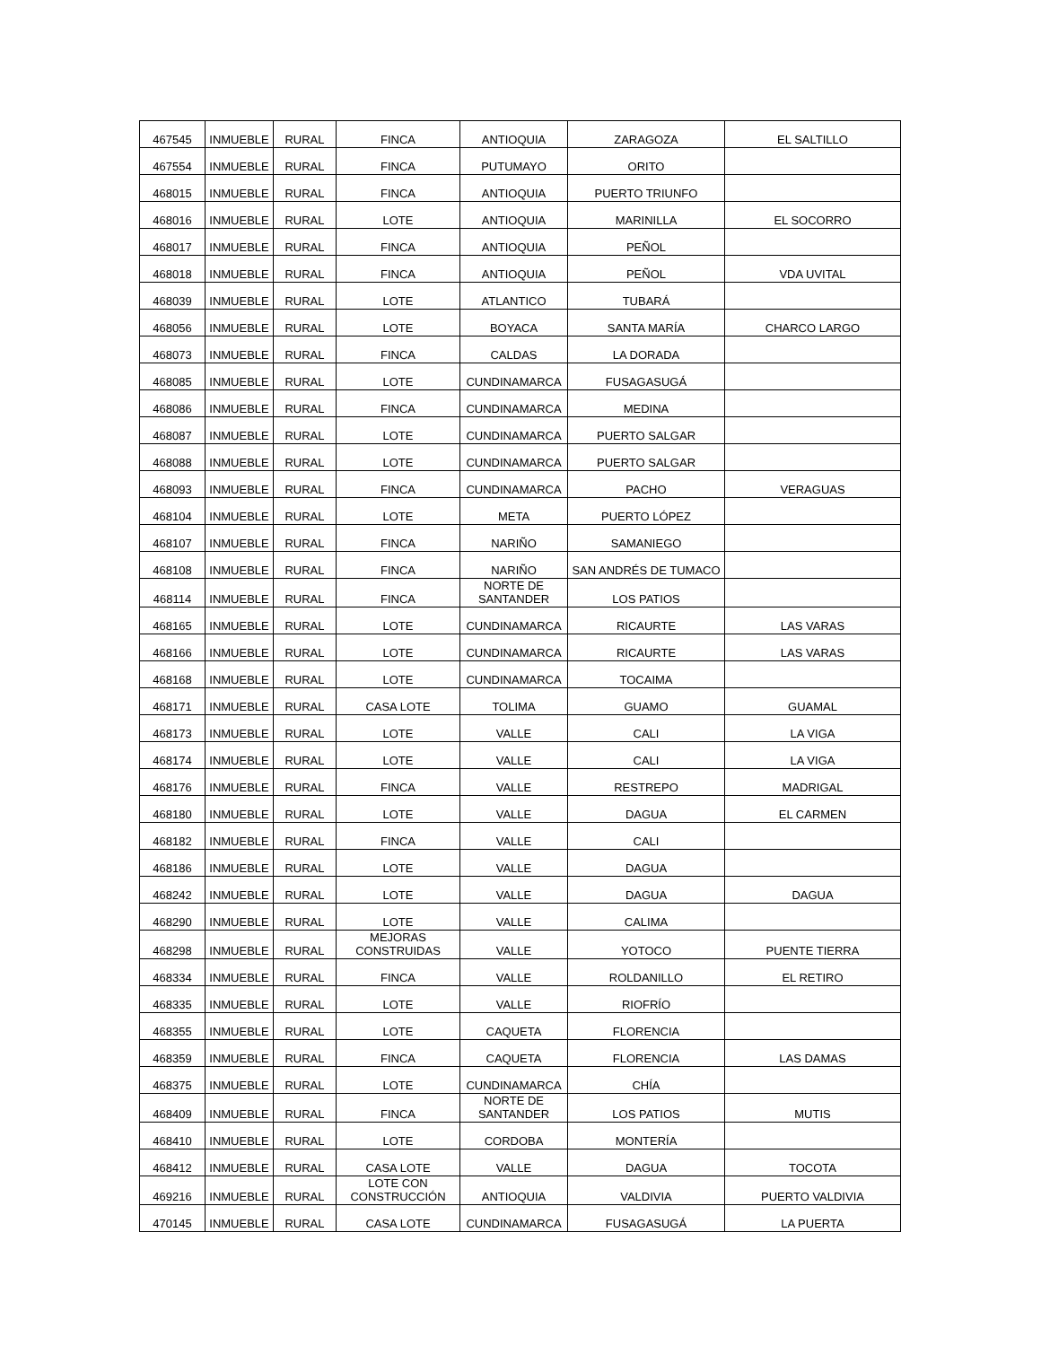| 467545 | INMUEBLE | RURAL | FINCA | ANTIOQUIA | ZARAGOZA | EL SALTILLO |
| 467554 | INMUEBLE | RURAL | FINCA | PUTUMAYO | ORITO | |
| 468015 | INMUEBLE | RURAL | FINCA | ANTIOQUIA | PUERTO TRIUNFO | |
| 468016 | INMUEBLE | RURAL | LOTE | ANTIOQUIA | MARINILLA | EL SOCORRO |
| 468017 | INMUEBLE | RURAL | FINCA | ANTIOQUIA | PEÑOL | |
| 468018 | INMUEBLE | RURAL | FINCA | ANTIOQUIA | PEÑOL | VDA UVITAL |
| 468039 | INMUEBLE | RURAL | LOTE | ATLANTICO | TUBARÁ | |
| 468056 | INMUEBLE | RURAL | LOTE | BOYACA | SANTA MARÍA | CHARCO LARGO |
| 468073 | INMUEBLE | RURAL | FINCA | CALDAS | LA DORADA | |
| 468085 | INMUEBLE | RURAL | LOTE | CUNDINAMARCA | FUSAGASUGÁ | |
| 468086 | INMUEBLE | RURAL | FINCA | CUNDINAMARCA | MEDINA | |
| 468087 | INMUEBLE | RURAL | LOTE | CUNDINAMARCA | PUERTO SALGAR | |
| 468088 | INMUEBLE | RURAL | LOTE | CUNDINAMARCA | PUERTO SALGAR | |
| 468093 | INMUEBLE | RURAL | FINCA | CUNDINAMARCA | PACHO | VERAGUAS |
| 468104 | INMUEBLE | RURAL | LOTE | META | PUERTO LÓPEZ | |
| 468107 | INMUEBLE | RURAL | FINCA | NARIÑO | SAMANIEGO | |
| 468108 | INMUEBLE | RURAL | FINCA | NARIÑO | SAN ANDRÉS DE TUMACO | |
| 468114 | INMUEBLE | RURAL | FINCA | NORTE DE SANTANDER | LOS PATIOS | |
| 468165 | INMUEBLE | RURAL | LOTE | CUNDINAMARCA | RICAURTE | LAS VARAS |
| 468166 | INMUEBLE | RURAL | LOTE | CUNDINAMARCA | RICAURTE | LAS VARAS |
| 468168 | INMUEBLE | RURAL | LOTE | CUNDINAMARCA | TOCAIMA | |
| 468171 | INMUEBLE | RURAL | CASA LOTE | TOLIMA | GUAMO | GUAMAL |
| 468173 | INMUEBLE | RURAL | LOTE | VALLE | CALI | LA VIGA |
| 468174 | INMUEBLE | RURAL | LOTE | VALLE | CALI | LA VIGA |
| 468176 | INMUEBLE | RURAL | FINCA | VALLE | RESTREPO | MADRIGAL |
| 468180 | INMUEBLE | RURAL | LOTE | VALLE | DAGUA | EL CARMEN |
| 468182 | INMUEBLE | RURAL | FINCA | VALLE | CALI | |
| 468186 | INMUEBLE | RURAL | LOTE | VALLE | DAGUA | |
| 468242 | INMUEBLE | RURAL | LOTE | VALLE | DAGUA | DAGUA |
| 468290 | INMUEBLE | RURAL | LOTE | VALLE | CALIMA | |
| 468298 | INMUEBLE | RURAL | MEJORAS CONSTRUIDAS | VALLE | YOTOCO | PUENTE TIERRA |
| 468334 | INMUEBLE | RURAL | FINCA | VALLE | ROLDANILLO | EL RETIRO |
| 468335 | INMUEBLE | RURAL | LOTE | VALLE | RIOFRÍO | |
| 468355 | INMUEBLE | RURAL | LOTE | CAQUETA | FLORENCIA | |
| 468359 | INMUEBLE | RURAL | FINCA | CAQUETA | FLORENCIA | LAS DAMAS |
| 468375 | INMUEBLE | RURAL | LOTE | CUNDINAMARCA | CHÍA | |
| 468409 | INMUEBLE | RURAL | FINCA | NORTE DE SANTANDER | LOS PATIOS | MUTIS |
| 468410 | INMUEBLE | RURAL | LOTE | CORDOBA | MONTERÍA | |
| 468412 | INMUEBLE | RURAL | CASA LOTE | VALLE | DAGUA | TOCOTA |
| 469216 | INMUEBLE | RURAL | LOTE CON CONSTRUCCIÓN | ANTIOQUIA | VALDIVIA | PUERTO VALDIVIA |
| 470145 | INMUEBLE | RURAL | CASA LOTE | CUNDINAMARCA | FUSAGASUGÁ | LA PUERTA |